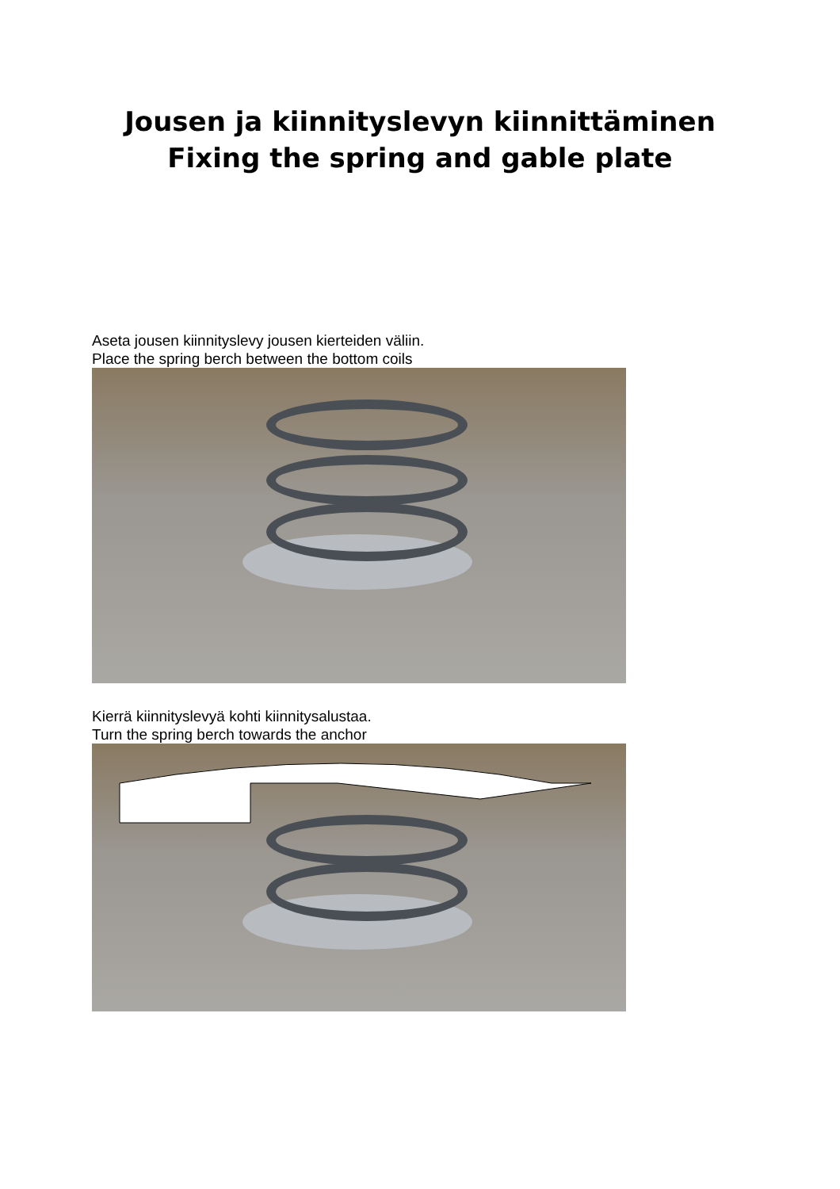Jousen ja kiinnityslevyn kiinnittäminen
Fixing the spring and gable plate
Aseta jousen kiinnityslevy jousen kierteiden väliin.
Place the spring berch between the bottom coils
Kierrä kiinnityslevyä kohti kiinnitysalustaa.
Turn the spring berch towards the anchor